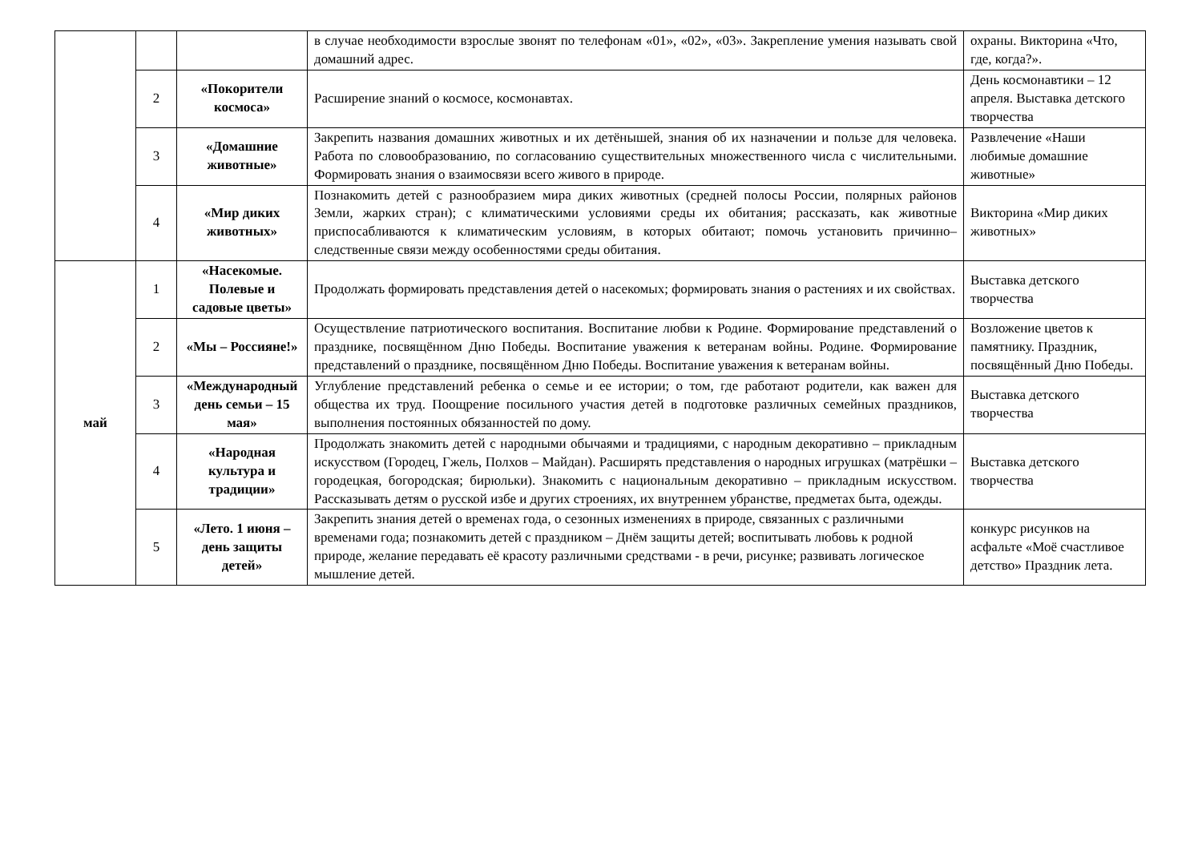| | | | в случае необходимости взрослые звонят по телефонам «01», «02», «03». Закрепление умения называть свой домашний адрес. | охраны. Викторина «Что, где, когда?». |
| | 2 | «Покорители космоса» | Расширение знаний о космосе, космонавтах. | День космонавтики – 12 апреля. Выставка детского творчества |
| | 3 | «Домашние животные» | Закрепить названия домашних животных и их детёнышей, знания об их назначении и пользе для человека. Работа по словообразованию, по согласованию существительных множественного числа с числительными. Формировать знания о взаимосвязи всего живого в природе. | Развлечение «Наши любимые домашние животные» |
| | 4 | «Мир диких животных» | Познакомить детей с разнообразием мира диких животных (средней полосы России, полярных районов Земли, жарких стран); с климатическими условиями среды их обитания; рассказать, как животные приспосабливаются к климатическим условиям, в которых обитают; помочь установить причинно–следственные связи между особенностями среды обитания. | Викторина «Мир диких животных» |
| май | 1 | «Насекомые. Полевые и садовые цветы» | Продолжать формировать представления детей о насекомых; формировать знания о растениях и их свойствах. | Выставка детского творчества |
| | 2 | «Мы – Россияне!» | Осуществление патриотического воспитания. Воспитание любви к Родине. Формирование представлений о празднике, посвящённом Дню Победы. Воспитание уважения к ветеранам войны. Родине. Формирование представлений о празднике, посвящённом Дню Победы. Воспитание уважения к ветеранам войны. | Возложение цветов к памятнику. Праздник, посвящённый Дню Победы. |
| | 3 | «Международный день семьи – 15 мая» | Углубление представлений ребенка о семье и ее истории; о том, где работают родители, как важен для общества их труд. Поощрение посильного участия детей в подготовке различных семейных праздников, выполнения постоянных обязанностей по дому. | Выставка детского творчества |
| | 4 | «Народная культура и традиции» | Продолжать знакомить детей с народными обычаями и традициями, с народным декоративно – прикладным искусством (Городец, Гжель, Полхов – Майдан). Расширять представления о народных игрушках (матрёшки – городецкая, богородская; бирюльки). Знакомить с национальным декоративно – прикладным искусством. Рассказывать детям о русской избе и других строениях, их внутреннем убранстве, предметах быта, одежды. | Выставка детского творчества |
| | 5 | «Лето. 1 июня – день защиты детей» | Закрепить знания детей о временах года, о сезонных изменениях в природе, связанных с различными временами года; познакомить детей с праздником – Днём защиты детей; воспитывать любовь к родной природе, желание передавать её красоту различными средствами - в речи, рисунке; развивать логическое мышление детей. | конкурс рисунков на асфальте «Моё счастливое детство» Праздник лета. |